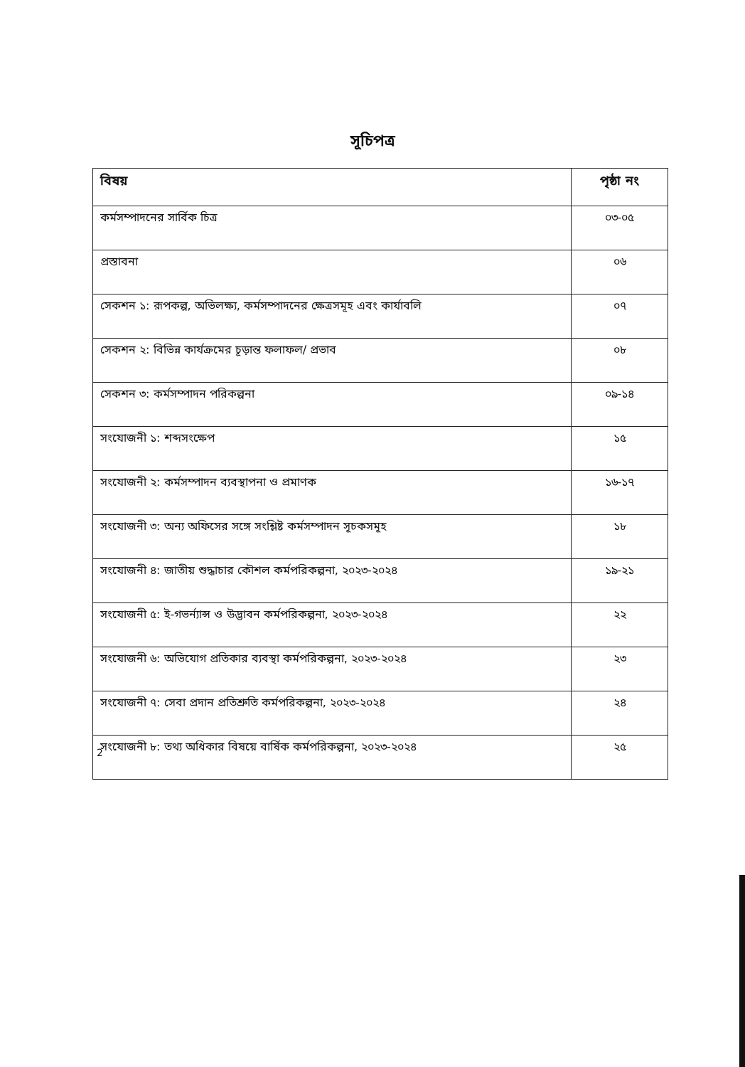সূচিপত্র
| বিষয় | পৃষ্ঠা নং |
| --- | --- |
| কর্মসম্পাদনের সার্বিক চিত্র | ০৩-০৫ |
| প্রস্তাবনা | ০৬ |
| সেকশন ১: রূপকল্প, অভিলক্ষ্য, কর্মসম্পাদনের ক্ষেত্রসমূহ এবং কার্যাবলি | ০৭ |
| সেকশন ২: বিভিন্ন কার্যক্রমের চূড়ান্ত ফলাফল/ প্রভাব | ০৮ |
| সেকশন ৩: কর্মসম্পাদন পরিকল্পনা | ০৯-১৪ |
| সংযোজনী ১: শব্দসংক্ষেপ | ১৫ |
| সংযোজনী ২: কর্মসম্পাদন ব্যবস্থাপনা ও প্রমাণক | ১৬-১৭ |
| সংযোজনী ৩: অন্য অফিসের সঙ্গে সংশ্লিষ্ট কর্মসম্পাদন সূচকসমূহ | ১৮ |
| সংযোজনী ৪: জাতীয় শুদ্ধাচার কৌশল কর্মপরিকল্পনা, ২০২৩-২০২৪ | ১৯-২১ |
| সংযোজনী ৫: ই-গভর্ন্যান্স ও উদ্ভাবন কর্মপরিকল্পনা, ২০২৩-২০২৪ | ২২ |
| সংযোজনী ৬: অভিযোগ প্রতিকার ব্যবস্থা কর্মপরিকল্পনা, ২০২৩-২০২৪ | ২৩ |
| সংযোজনী ৭: সেবা প্রদান প্রতিশ্রুতি কর্মপরিকল্পনা, ২০২৩-২০২৪ | ২৪ |
| সংযোজনী ৮: তথ্য অধিকার বিষয়ে বার্ষিক কর্মপরিকল্পনা, ২০২৩-২০২৪ | ২৫ |
2